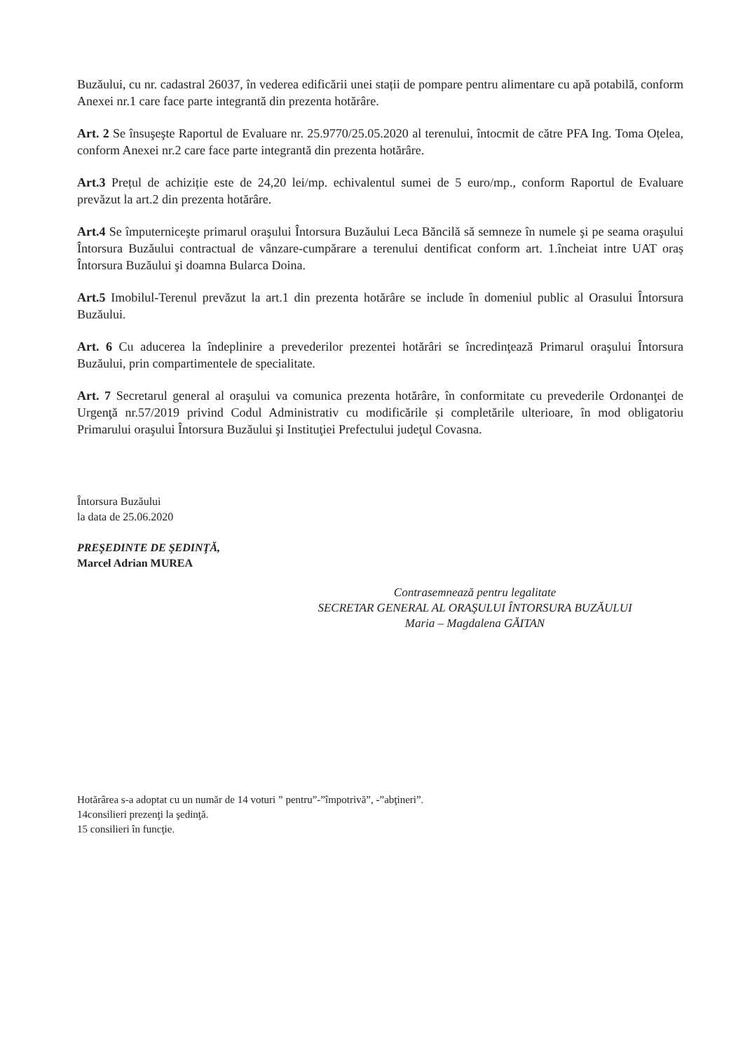Buzăului, cu nr. cadastral 26037, în vederea edificării unei stații de pompare pentru alimentare cu apă potabilă, conform Anexei nr.1 care face parte integrantă din prezenta hotărâre.
Art. 2 Se însuşeşte Raportul de Evaluare nr. 25.9770/25.05.2020 al terenului, întocmit de către PFA Ing. Toma Oțelea, conform Anexei nr.2 care face parte integrantă din prezenta hotărâre.
Art.3 Prețul de achiziție este de 24,20 lei/mp. echivalentul sumei de 5 euro/mp., conform Raportul de Evaluare prevăzut la art.2 din prezenta hotărâre.
Art.4 Se împuterniceşte primarul oraşului Întorsura Buzăului Leca Băncilă să semneze în numele şi pe seama oraşului Întorsura Buzăului contractual de vânzare-cumpărare a terenului dentificat conform art. 1.încheiat intre UAT oraș Întorsura Buzăului şi doamna Bularca Doina.
Art.5 Imobilul-Terenul prevăzut la art.1 din prezenta hotărâre se include în domeniul public al Orasului Întorsura Buzăului.
Art. 6 Cu aducerea la îndeplinire a prevederilor prezentei hotărâri se încredinţează Primarul oraşului Întorsura Buzăului, prin compartimentele de specialitate.
Art. 7 Secretarul general al oraşului va comunica prezenta hotărâre, în conformitate cu prevederile Ordonanţei de Urgenţă nr.57/2019 privind Codul Administrativ cu modificările și completările ulterioare, în mod obligatoriu Primarului oraşului Întorsura Buzăului şi Instituţiei Prefectului judeţul Covasna.
Întorsura Buzăului
la data de 25.06.2020
PREŞEDINTE DE ŞEDINŢĂ,
Marcel Adrian MUREA
Contrasemnează pentru legalitate
SECRETAR GENERAL AL ORAŞULUI ÎNTORSURA BUZĂULUI
Maria – Magdalena GĂITAN
Hotărârea s-a adoptat cu un număr de 14 voturi ” pentru”-”împotrivă”, -”abţineri”.
14consilieri prezenţi la şedinţă.
15 consilieri în funcţie.